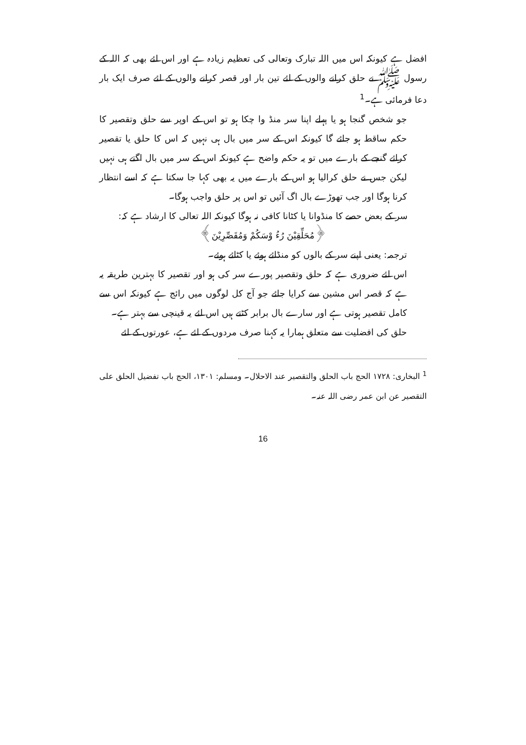افضل ہے کیونکہ اس میں اللہ تبارک وتعالی کی تعظیم زیادہ ہے اور اس لئے بھی کہ اللہ کے رسول ﷺ نے حلق کرانے والوں کے لئے تین بار اور قصر کرانے والوں کے لئے صرف ایک بار دعا فرمائی ہے۔<sup>1</sup>
جو شخص گنجا ہو یا پہلے اپنا سر منڈ وا چکا ہو تو اس کے اوپر سے حلق وتقصیر کا حکم ساقط ہو جائے گا کیونکہ اس کے سر میں بال ہی نہیں کہ اس کا حلق یا تقصیر کرائے گنجے کے بارے میں تو یہ حکم واضح ہے کیونکہ اس کے سر میں بال اگتے ہی نہیں لیکن جس نے حلق کرالیا ہو اس کے بارے میں یہ بھی کہا جا سکتا ہے کہ اسے انتظار کرنا ہوگا اور جب تھوڑے بال اگ آئیں تو اس پر حلق واجب ہوگا۔
سر کے بعض حصے کا منڈوانا یا کٹانا کافی نہ ہوگا کیونکہ اللہ تعالی کا ارشاد ہے کہ:
﴿مُحَلِّقِيْنَ رُءُ وْسَكُمْ وَمُقَصِّرِيْنَ﴾
ترجمہ: یعنی اپنے سر کے بالوں کو منڈائے ہوئے یا کٹائے ہوئے۔
اس لئے ضروری ہے کہ حلق وتقصیر پورے سر کی ہو اور تقصیر کا بہترین طریقہ یہ ہے کہ قصر اس مشین سے کرایا جائے جو آج کل لوگوں میں رائج ہے کیونکہ اس سے کامل تقصیر ہوتی ہے اور سارے بال برابر کٹتے ہیں اس لئے یہ قینچی سے بہتر ہے۔
حلق کی افضلیت سے متعلق ہمارا یہ کہنا صرف مردوں کے لئے ہے، عورتوں کے لئے
<sup>1</sup> البخاری: ۱۷۲۸ الحج باب الحلق والتقصیر عند الاحلال۔ ومسلم: ۱۳۰۱، الحج باب تفضیل الحلق علی التقصیر عن ابن عمر رضی اللہ عنہ۔
16